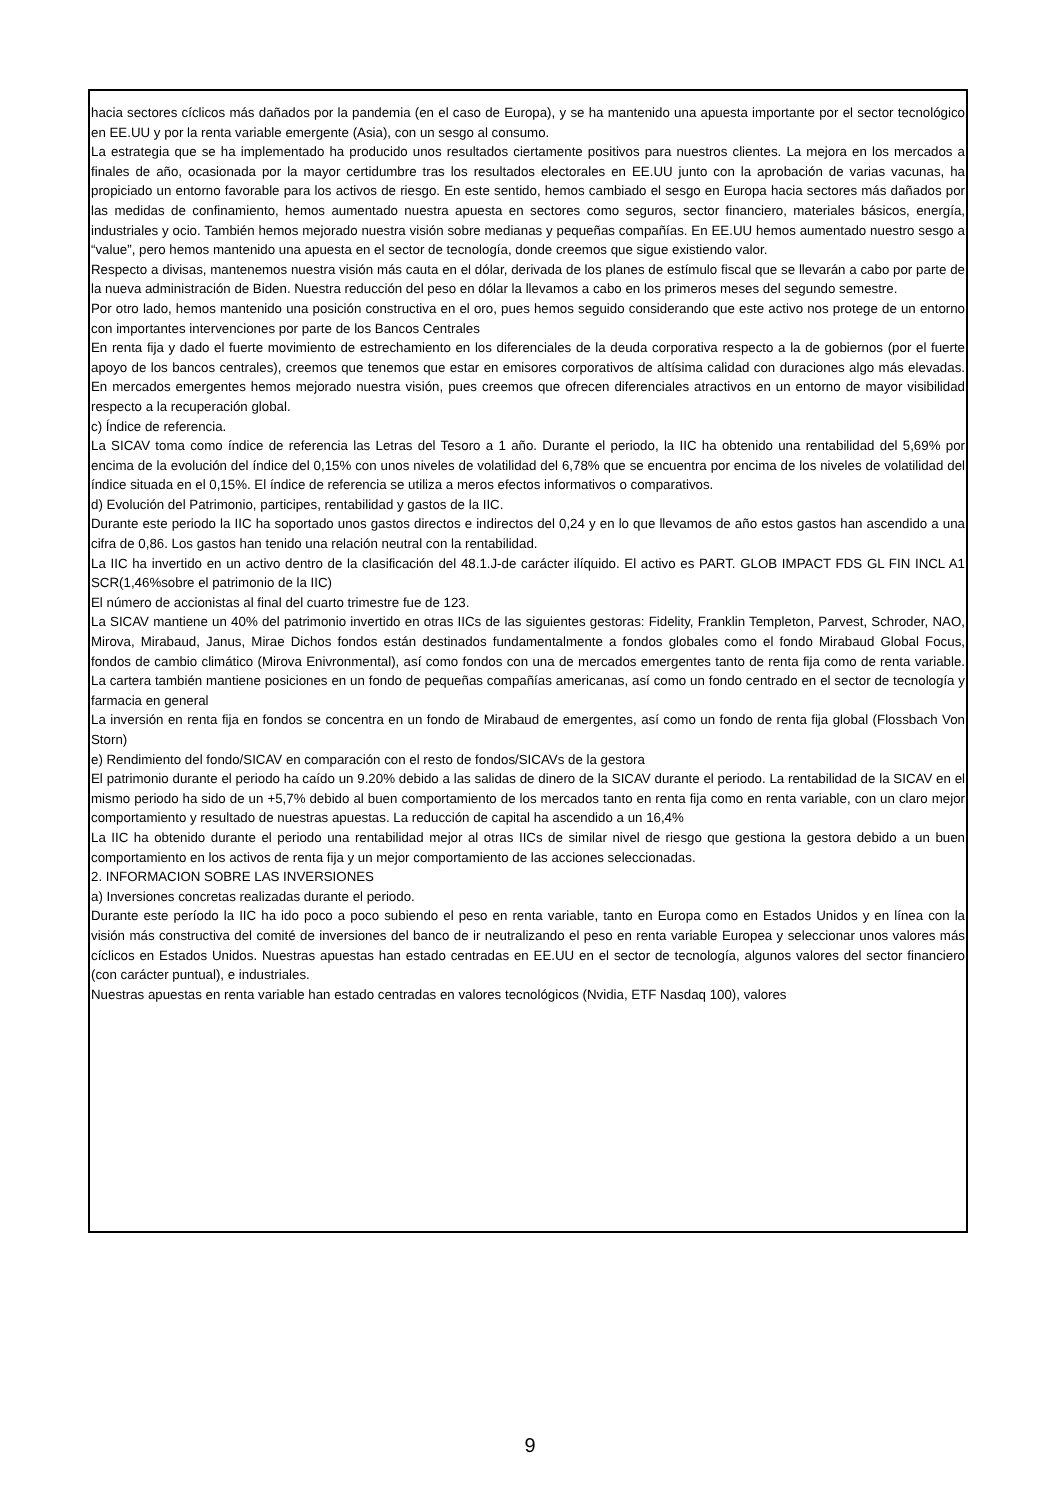hacia sectores cíclicos más dañados por la pandemia (en el caso de Europa), y se ha mantenido una apuesta importante por el sector tecnológico en EE.UU y por la renta variable emergente (Asia), con un sesgo al consumo.
La estrategia que se ha implementado ha producido unos resultados ciertamente positivos para nuestros clientes. La mejora en los mercados a finales de año, ocasionada por la mayor certidumbre tras los resultados electorales en EE.UU junto con la aprobación de varias vacunas, ha propiciado un entorno favorable para los activos de riesgo. En este sentido, hemos cambiado el sesgo en Europa hacia sectores más dañados por las medidas de confinamiento, hemos aumentado nuestra apuesta en sectores como seguros, sector financiero, materiales básicos, energía, industriales y ocio. También hemos mejorado nuestra visión sobre medianas y pequeñas compañías. En EE.UU hemos aumentado nuestro sesgo a “value”, pero hemos mantenido una apuesta en el sector de tecnología, donde creemos que sigue existiendo valor.
Respecto a divisas, mantenemos nuestra visión más cauta en el dólar, derivada de los planes de estímulo fiscal que se llevarán a cabo por parte de la nueva administración de Biden. Nuestra reducción del peso en dólar la llevamos a cabo en los primeros meses del segundo semestre.
Por otro lado, hemos mantenido una posición constructiva en el oro, pues hemos seguido considerando que este activo nos protege de un entorno con importantes intervenciones por parte de los Bancos Centrales
En renta fija y dado el fuerte movimiento de estrechamiento en los diferenciales de la deuda corporativa respecto a la de gobiernos (por el fuerte apoyo de los bancos centrales), creemos que tenemos que estar en emisores corporativos de altísima calidad con duraciones algo más elevadas. En mercados emergentes hemos mejorado nuestra visión, pues creemos que ofrecen diferenciales atractivos en un entorno de mayor visibilidad respecto a la recuperación global.
c) Índice de referencia.
La SICAV toma como índice de referencia las Letras del Tesoro a 1 año. Durante el periodo, la IIC ha obtenido una rentabilidad del 5,69% por encima de la evolución del índice del 0,15% con unos niveles de volatilidad del 6,78% que se encuentra por encima de los niveles de volatilidad del índice situada en el 0,15%. El índice de referencia se utiliza a meros efectos informativos o comparativos.
d) Evolución del Patrimonio, participes, rentabilidad y gastos de la IIC.
Durante este periodo la IIC ha soportado unos gastos directos e indirectos del 0,24 y en lo que llevamos de año estos gastos han ascendido a una cifra de 0,86. Los gastos han tenido una relación neutral con la rentabilidad.
La IIC ha invertido en un activo dentro de la clasificación del 48.1.J-de carácter ilíquido. El activo es PART. GLOB IMPACT FDS GL FIN INCL A1 SCR(1,46%sobre el patrimonio de la IIC)
El número de accionistas al final del cuarto trimestre fue de 123.
La SICAV mantiene un 40% del patrimonio invertido en otras IICs de las siguientes gestoras: Fidelity, Franklin Templeton, Parvest, Schroder, NAO, Mirova, Mirabaud, Janus, Mirae Dichos fondos están destinados fundamentalmente a fondos globales como el fondo Mirabaud Global Focus, fondos de cambio climático (Mirova Enivronmental), así como fondos con una de mercados emergentes tanto de renta fija como de renta variable. La cartera también mantiene posiciones en un fondo de pequeñas compañías americanas, así como un fondo centrado en el sector de tecnología y farmacia en general
La inversión en renta fija en fondos se concentra en un fondo de Mirabaud de emergentes, así como un fondo de renta fija global (Flossbach Von Storn)
e) Rendimiento del fondo/SICAV en comparación con el resto de fondos/SICAVs de la gestora
El patrimonio durante el periodo ha caído un 9.20% debido a las salidas de dinero de la SICAV durante el periodo. La rentabilidad de la SICAV en el mismo periodo ha sido de un +5,7% debido al buen comportamiento de los mercados tanto en renta fija como en renta variable, con un claro mejor comportamiento y resultado de nuestras apuestas. La reducción de capital ha ascendido a un 16,4%
La IIC ha obtenido durante el periodo una rentabilidad mejor al otras IICs de similar nivel de riesgo que gestiona la gestora debido a un buen comportamiento en los activos de renta fija y un mejor comportamiento de las acciones seleccionadas.
2. INFORMACION SOBRE LAS INVERSIONES
a) Inversiones concretas realizadas durante el periodo.
Durante este período la IIC ha ido poco a poco subiendo el peso en renta variable, tanto en Europa como en Estados Unidos y en línea con la visión más constructiva del comité de inversiones del banco de ir neutralizando el peso en renta variable Europea y seleccionar unos valores más cíclicos en Estados Unidos. Nuestras apuestas han estado centradas en EE.UU en el sector de tecnología, algunos valores del sector financiero (con carácter puntual), e industriales.
Nuestras apuestas en renta variable han estado centradas en valores tecnológicos (Nvidia, ETF Nasdaq 100), valores
9